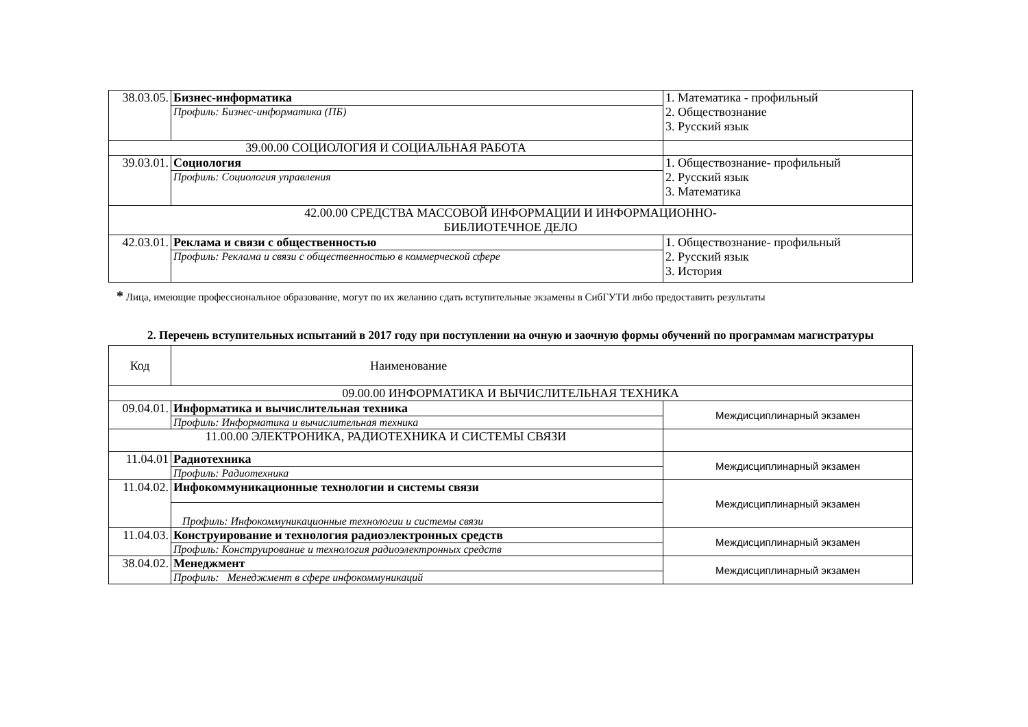| 38.03.05. | Бизнес-информатика | 1. Математика - профильный 2. Обществознание 3. Русский язык |
| | Профиль: Бизнес-информатика (ПБ) | |
| 39.00.00 СОЦИОЛОГИЯ И СОЦИАЛЬНАЯ РАБОТА | | |
| 39.03.01. | Социология | 1. Обществознание- профильный 2. Русский язык 3. Математика |
| | Профиль: Социология управления | |
| 42.00.00 СРЕДСТВА МАССОВОЙ ИНФОРМАЦИИ И ИНФОРМАЦИОННО- БИБЛИОТЕЧНОЕ ДЕЛО | | |
| 42.03.01. | Реклама и связи с общественностью | 1. Обществознание- профильный 2. Русский язык 3. История |
| | Профиль: Реклама и связи с общественностью в коммерческой сфере | |
* Лица, имеющие профессиональное образование, могут по их желанию сдать вступительные экзамены в СибГУТИ либо предоставить результаты
2. Перечень вступительных испытаний в 2017 году при поступлении на очную и заочную формы обучений по программам магистратуры
| Код | Наименование | |
| --- | --- | --- |
| 09.00.00 ИНФОРМАТИКА И ВЫЧИСЛИТЕЛЬНАЯ ТЕХНИКА | | |
| 09.04.01. | Информатика и вычислительная техника | Междисциплинарный экзамен |
| | Профиль: Информатика и вычислительная техника | |
| 11.00.00 ЭЛЕКТРОНИКА, РАДИОТЕХНИКА И СИСТЕМЫ СВЯЗИ | | |
| 11.04.01 | Радиотехника | Междисциплинарный экзамен |
| | Профиль: Радиотехника | |
| 11.04.02. | Инфокоммуникационные технологии и системы связи | Междисциплинарный экзамен |
| | Профиль: Инфокоммуникационные технологии и системы связи | |
| 11.04.03. | Конструирование и технология радиоэлектронных средств | Междисциплинарный экзамен |
| | Профиль: Конструирование и технология радиоэлектронных средств | |
| 38.04.02. | Менеджмент | Междисциплинарный экзамен |
| | Профиль: Менеджмент в сфере инфокоммуникаций | |